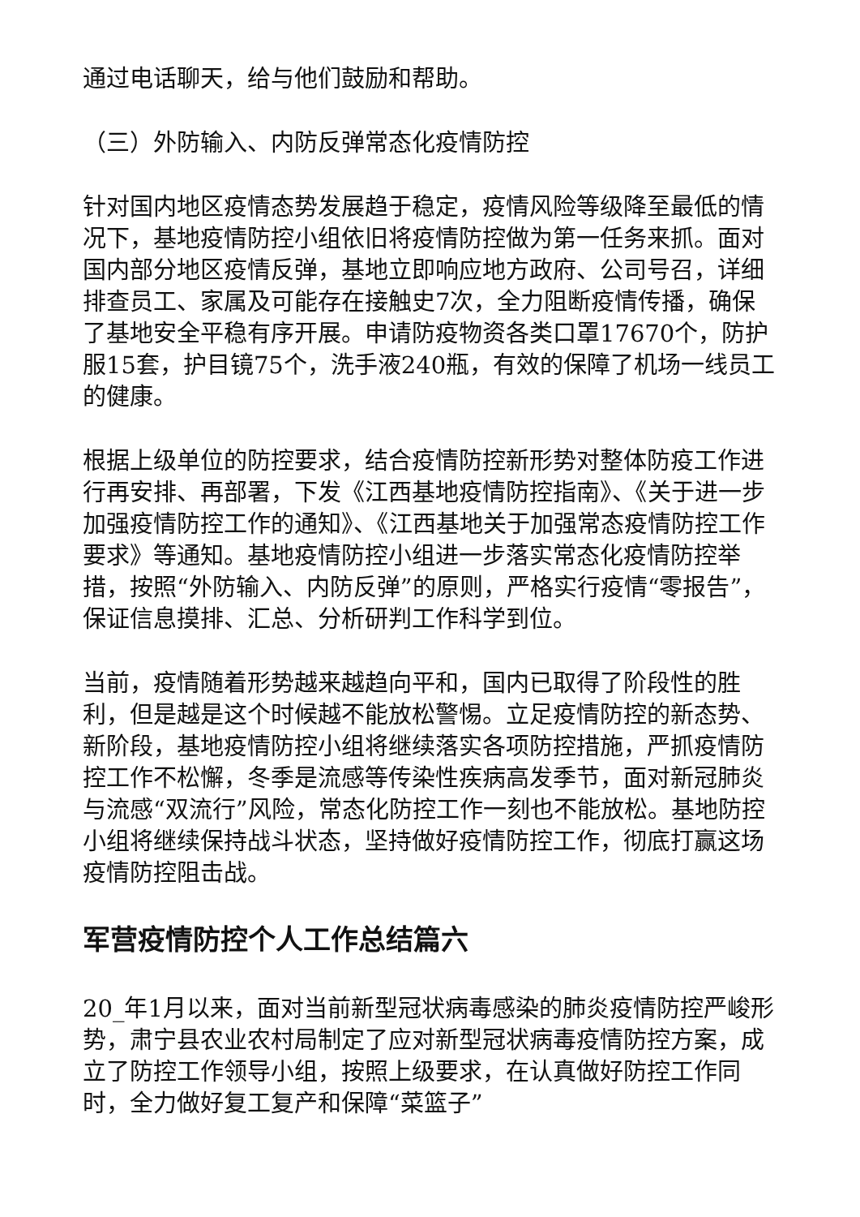通过电话聊天，给与他们鼓励和帮助。
（三）外防输入、内防反弹常态化疫情防控
针对国内地区疫情态势发展趋于稳定，疫情风险等级降至最低的情况下，基地疫情防控小组依旧将疫情防控做为第一任务来抓。面对国内部分地区疫情反弹，基地立即响应地方政府、公司号召，详细排查员工、家属及可能存在接触史7次，全力阻断疫情传播，确保了基地安全平稳有序开展。申请防疫物资各类口罩17670个，防护服15套，护目镜75个，洗手液240瓶，有效的保障了机场一线员工的健康。
根据上级单位的防控要求，结合疫情防控新形势对整体防疫工作进行再安排、再部署，下发《江西基地疫情防控指南》、《关于进一步加强疫情防控工作的通知》、《江西基地关于加强常态疫情防控工作要求》等通知。基地疫情防控小组进一步落实常态化疫情防控举措，按照“外防输入、内防反弹”的原则，严格实行疫情“零报告”，保证信息摸排、汇总、分析研判工作科学到位。
当前，疫情随着形势越来越趋向平和，国内已取得了阶段性的胜利，但是越是这个时候越不能放松警惕。立足疫情防控的新态势、新阶段，基地疫情防控小组将继续落实各项防控措施，严抓疫情防控工作不松懈，冬季是流感等传染性疾病高发季节，面对新冠肺炎与流感“双流行”风险，常态化防控工作一刻也不能放松。基地防控小组将继续保持战斗状态，坚持做好疫情防控工作，彻底打赢这场疫情防控阻击战。
军营疫情防控个人工作总结篇六
20_年1月以来，面对当前新型冠状病毒感染的肺炎疫情防控严峻形势，肃宁县农业农村局制定了应对新型冠状病毒疫情防控方案，成立了防控工作领导小组，按照上级要求，在认真做好防控工作同时，全力做好复工复产和保障“菜篮子”